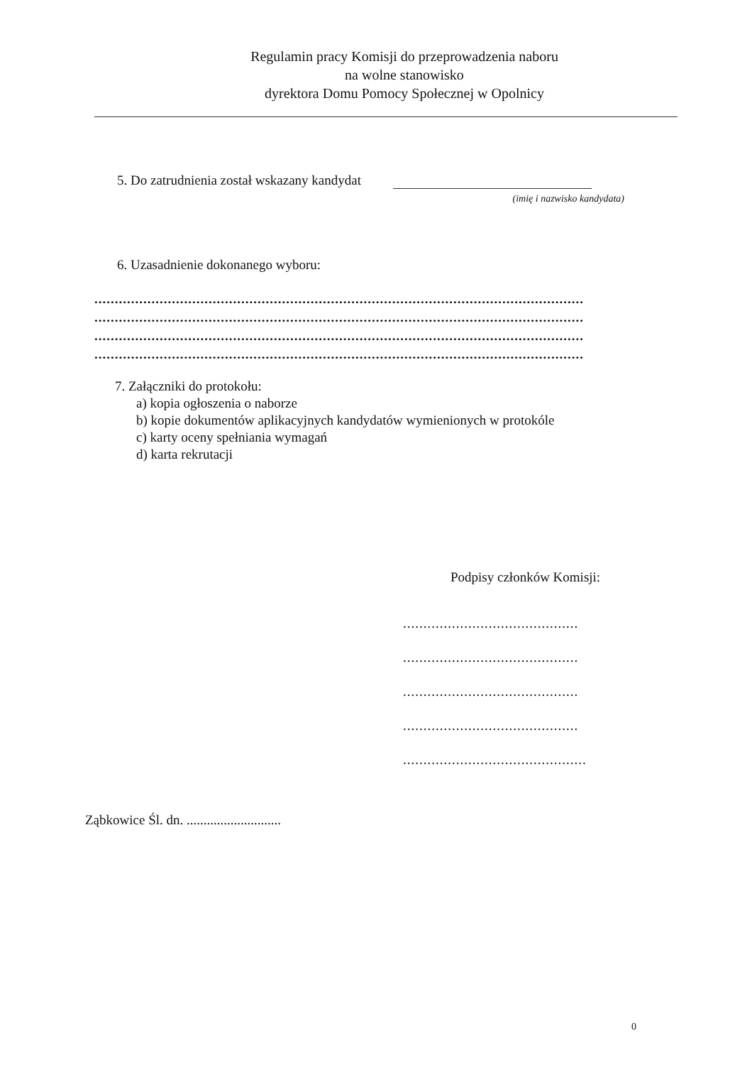Regulamin pracy Komisji do przeprowadzenia naboru
na wolne stanowisko
dyrektora Domu Pomocy Społecznej w Opolnicy
5. Do zatrudnienia został wskazany kandydat
(imię i nazwisko kandydata)
6. Uzasadnienie dokonanego wyboru:
........................................................................................................................
........................................................................................................................
........................................................................................................................
........................................................................................................................
7. Załączniki do protokołu:
a) kopia ogłoszenia o naborze
b) kopie dokumentów aplikacyjnych kandydatów wymienionych w protokóle
c) karty oceny spełniania wymagań
d) karta rekrutacji
Podpisy członków Komisji:
...........................................
...........................................
...........................................
...........................................
.............................................
Ząbkowice Śl. dn. ............................
0